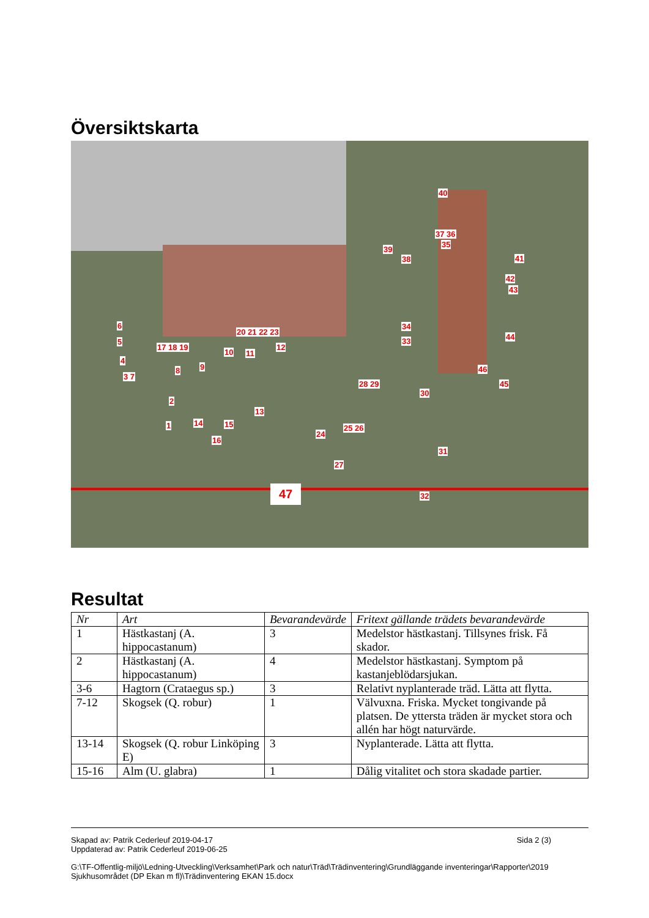Översiktskarta
6
5
4
3 7
17 18 19
20 21 22 23
10 11
12
8 9
2
13
1 14 15
16
24
25 26
27
28 29
30
31
32
34
33
39
38
37 36
35
40
41
42
43
44
45
46
47
Resultat
| Nr | Art | Bevarandevärde | Fritext gällande trädets bevarandevärde |
| --- | --- | --- | --- |
| 1 | Hästkastanj (A. hippocastanum) | 3 | Medelstor hästkastanj. Tillsynes frisk. Få skador. |
| 2 | Hästkastanj (A. hippocastanum) | 4 | Medelstor hästkastanj. Symptom på kastanjeblödarsjukan. |
| 3-6 | Hagtorn (Crataegus sp.) | 3 | Relativt nyplanterade träd. Lätta att flytta. |
| 7-12 | Skogsek (Q. robur) | 1 | Välvuxna. Friska. Mycket tongivande på platsen. De yttersta träden är mycket stora och allén har högt naturvärde. |
| 13-14 | Skogsek (Q. robur Linköping E) | 3 | Nyplanterade. Lätta att flytta. |
| 15-16 | Alm (U. glabra) | 1 | Dålig vitalitet och stora skadade partier. |
Skapad av: Patrik Cederleuf 2019-04-17
Uppdaterad av: Patrik Cederleuf 2019-06-25
Sida 2 (3)
G:\TF-Offentlig-miljö\Ledning-Utveckling\Verksamhet\Park och natur\Träd\Trädinventering\Grundläggande inventeringar\Rapporter\2019 Sjukhusområdet (DP Ekan m fl)\Trädinventering EKAN 15.docx